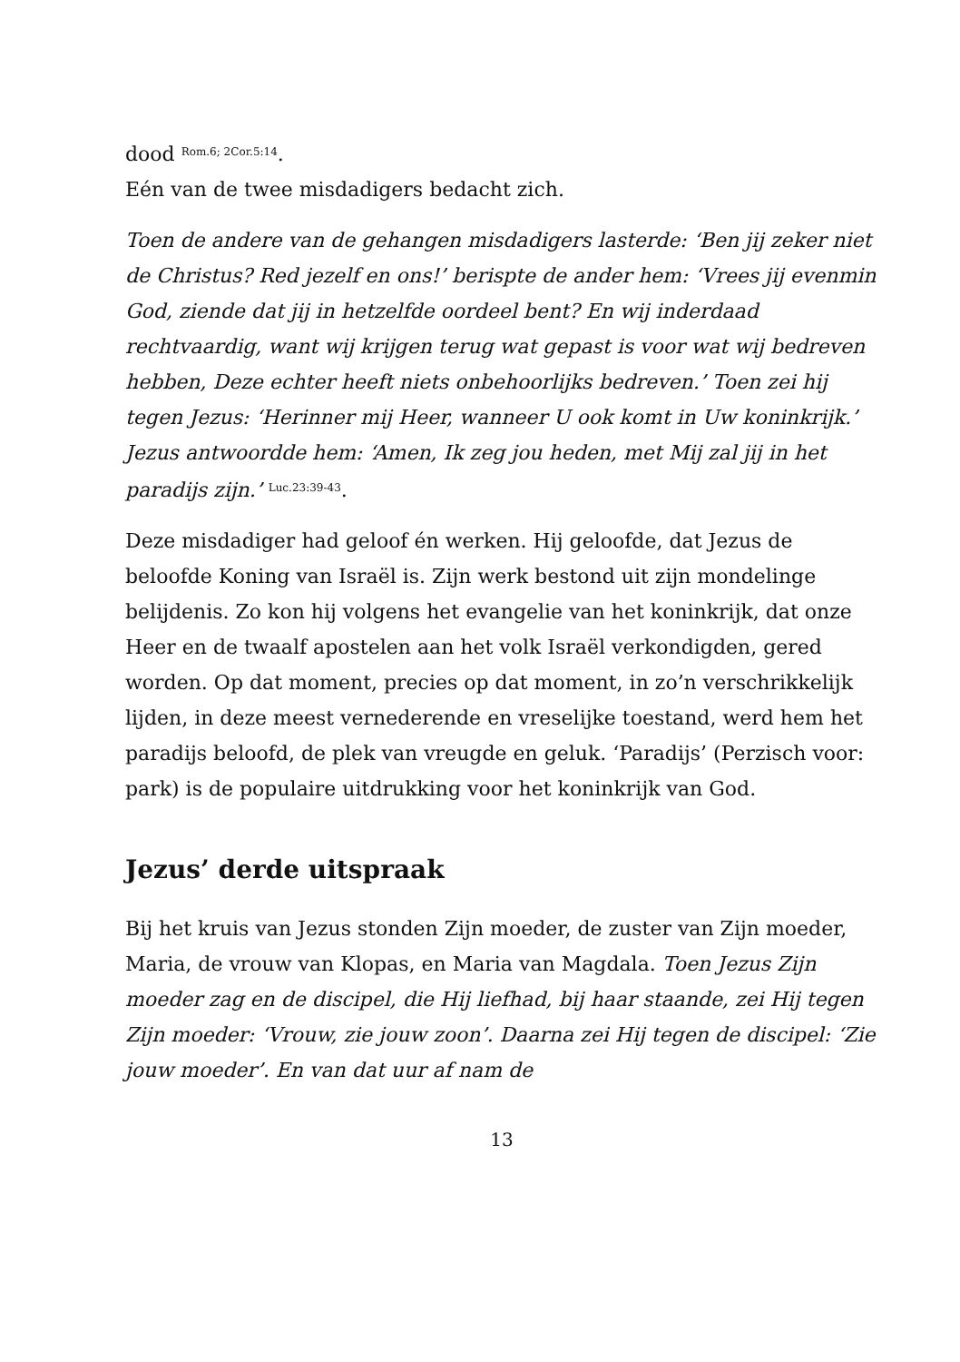dood <sup>Rom.6; 2Cor.5:14</sup>.
Eén van de twee misdadigers bedacht zich.
Toen de andere van de gehangen misdadigers lasterde: ‘Ben jij zeker niet de Christus? Red jezelf en ons!’ berispte de ander hem: ‘Vrees jij evenmin God, ziende dat jij in hetzelfde oordeel bent? En wij inderdaad rechtvaardig, want wij krijgen terug wat gepast is voor wat wij bedreven hebben, Deze echter heeft niets onbehoorlijks bedreven.’ Toen zei hij tegen Jezus: ‘Herinner mij Heer, wanneer U ook komt in Uw koninkrijk.’ Jezus antwoordde hem: ‘Amen, Ik zeg jou heden, met Mij zal jij in het paradijs zijn.’ <sup>Luc.23:39-43</sup>.
Deze misdadiger had geloof én werken. Hij geloofde, dat Jezus de beloofde Koning van Israël is. Zijn werk bestond uit zijn mondelinge belijdenis. Zo kon hij volgens het evangelie van het koninkrijk, dat onze Heer en de twaalf apostelen aan het volk Israël verkondigden, gered worden. Op dat moment, precies op dat moment, in zo’n verschrikkelijk lijden, in deze meest vernederende en vreselijke toestand, werd hem het paradijs beloofd, de plek van vreugde en geluk. ‘Paradijs’ (Perzisch voor: park) is de populaire uitdrukking voor het koninkrijk van God.
Jezus’ derde uitspraak
Bij het kruis van Jezus stonden Zijn moeder, de zuster van Zijn moeder, Maria, de vrouw van Klopas, en Maria van Magdala. Toen Jezus Zijn moeder zag en de discipel, die Hij liefhad, bij haar staande, zei Hij tegen Zijn moeder: ‘Vrouw, zie jouw zoon’. Daarna zei Hij tegen de discipel: ‘Zie jouw moeder’. En van dat uur af nam de
13